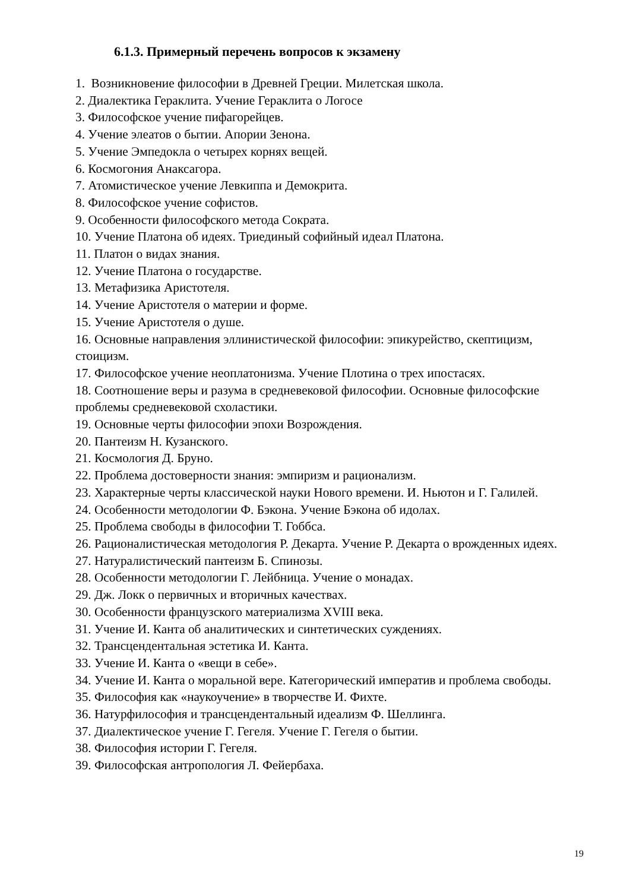6.1.3. Примерный перечень вопросов к экзамену
1. Возникновение философии в Древней Греции. Милетская школа.
2. Диалектика Гераклита. Учение Гераклита о Логосе
3. Философское учение пифагорейцев.
4. Учение элеатов о бытии. Апории Зенона.
5. Учение Эмпедокла о четырех корнях вещей.
6. Космогония Анаксагора.
7. Атомистическое учение Левкиппа и Демокрита.
8. Философское учение софистов.
9. Особенности философского метода Сократа.
10. Учение Платона об идеях. Триединый софийный идеал Платона.
11. Платон о видах знания.
12. Учение Платона о государстве.
13. Метафизика Аристотеля.
14. Учение Аристотеля о материи и форме.
15. Учение Аристотеля о душе.
16. Основные направления эллинистической философии: эпикурейство, скептицизм, стоицизм.
17. Философское учение неоплатонизма. Учение Плотина о трех ипостасях.
18. Соотношение веры и разума в средневековой философии. Основные философские проблемы средневековой схоластики.
19. Основные черты философии эпохи Возрождения.
20. Пантеизм Н. Кузанского.
21. Космология Д. Бруно.
22. Проблема достоверности знания: эмпиризм и рационализм.
23. Характерные черты классической науки Нового времени. И. Ньютон и Г. Галилей.
24. Особенности методологии Ф. Бэкона. Учение Бэкона об идолах.
25. Проблема свободы в философии Т. Гоббса.
26. Рационалистическая методология Р. Декарта. Учение Р. Декарта о врожденных идеях.
27. Натуралистический пантеизм Б. Спинозы.
28. Особенности методологии Г. Лейбница. Учение о монадах.
29. Дж. Локк о первичных и вторичных качествах.
30. Особенности французского материализма XVIII века.
31. Учение И. Канта об аналитических и синтетических суждениях.
32. Трансцендентальная эстетика И. Канта.
33. Учение И. Канта о «вещи в себе».
34. Учение И. Канта о моральной вере. Категорический императив и проблема свободы.
35. Философия как «наукоучение» в творчестве И. Фихте.
36. Натурфилософия и трансцендентальный идеализм Ф. Шеллинга.
37. Диалектическое учение Г. Гегеля. Учение Г. Гегеля о бытии.
38. Философия истории Г. Гегеля.
39. Философская антропология Л. Фейербаха.
19